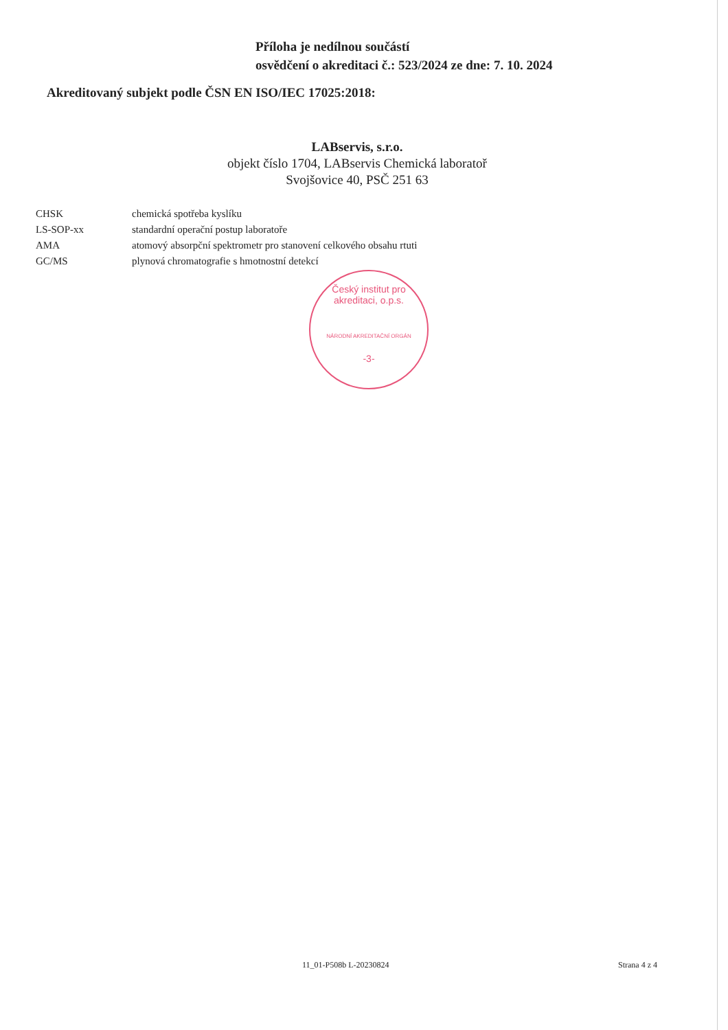Příloha je nedílnou součástí
osvědčení o akreditaci č.: 523/2024 ze dne: 7. 10. 2024
Akreditovaný subjekt podle ČSN EN ISO/IEC 17025:2018:
LABservis, s.r.o.
objekt číslo 1704, LABservis Chemická laboratoř
Svojšovice 40, PSČ 251 63
| CHSK | chemická spotřeba kyslíku |
| LS-SOP-xx | standardní operační postup laboratoře |
| AMA | atomový absorpční spektrometr pro stanovení celkového obsahu rtuti |
| GC/MS | plynová chromatografie s hmotnostní detekcí |
Český institut pro akreditaci, o.p.s.
NÁRODNÍ AKREDITAČNÍ ORGÁN
-3-
11_01-P508b L-20230824 Strana 4 z 4